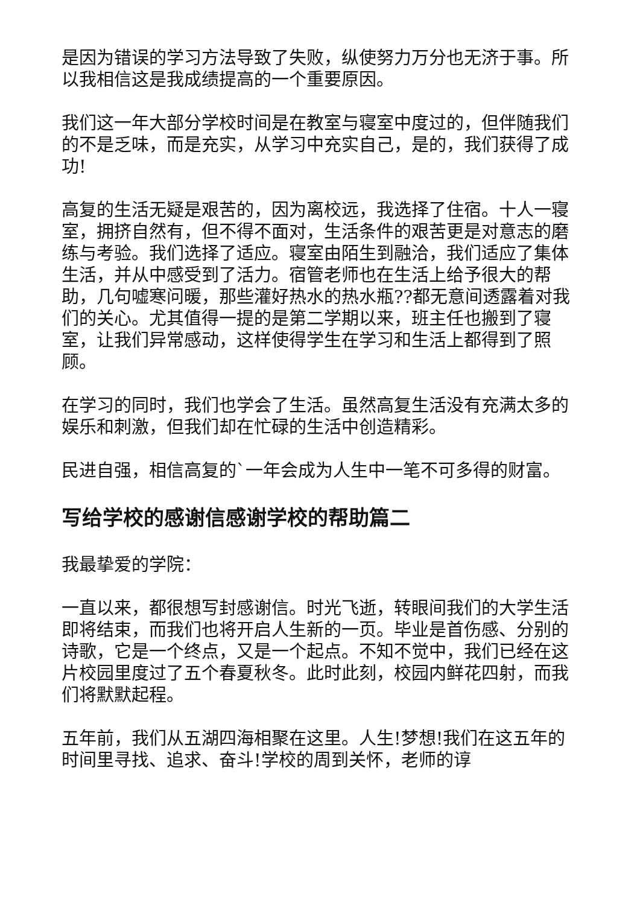是因为错误的学习方法导致了失败，纵使努力万分也无济于事。所以我相信这是我成绩提高的一个重要原因。
我们这一年大部分学校时间是在教室与寝室中度过的，但伴随我们的不是乏味，而是充实，从学习中充实自己，是的，我们获得了成功!
高复的生活无疑是艰苦的，因为离校远，我选择了住宿。十人一寝室，拥挤自然有，但不得不面对，生活条件的艰苦更是对意志的磨练与考验。我们选择了适应。寝室由陌生到融洽，我们适应了集体生活，并从中感受到了活力。宿管老师也在生活上给予很大的帮助，几句嘘寒问暖，那些灌好热水的热水瓶??都无意间透露着对我们的关心。尤其值得一提的是第二学期以来，班主任也搬到了寝室，让我们异常感动，这样使得学生在学习和生活上都得到了照顾。
在学习的同时，我们也学会了生活。虽然高复生活没有充满太多的娱乐和刺激，但我们却在忙碌的生活中创造精彩。
民进自强，相信高复的`一年会成为人生中一笔不可多得的财富。
写给学校的感谢信感谢学校的帮助篇二
我最挚爱的学院：
一直以来，都很想写封感谢信。时光飞逝，转眼间我们的大学生活即将结束，而我们也将开启人生新的一页。毕业是首伤感、分别的诗歌，它是一个终点，又是一个起点。不知不觉中，我们已经在这片校园里度过了五个春夏秋冬。此时此刻，校园内鲜花四射，而我们将默默起程。
五年前，我们从五湖四海相聚在这里。人生!梦想!我们在这五年的时间里寻找、追求、奋斗!学校的周到关怀，老师的谆